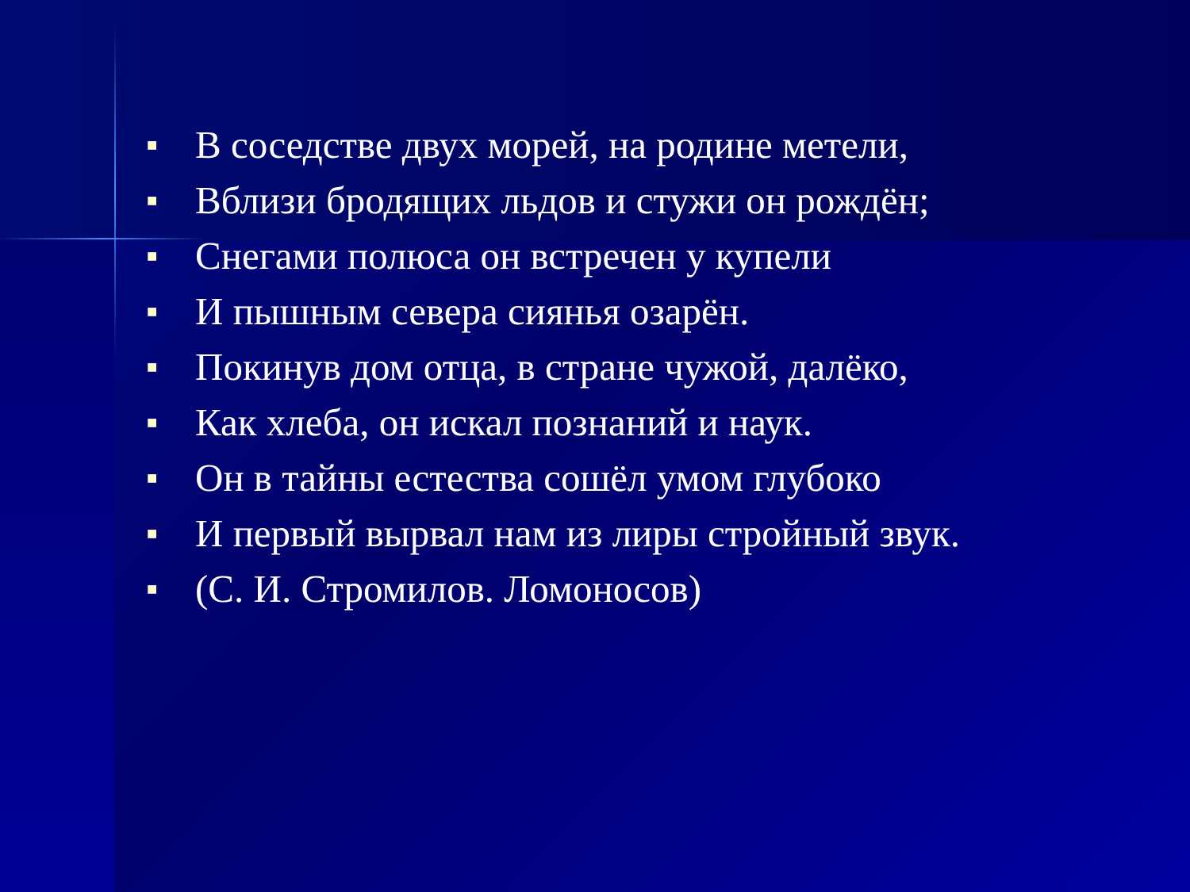■ В соседстве двух морей, на родине метели,
■ Вблизи бродящих льдов и стужи он рождён;
■ Снегами полюса он встречен у купели
■ И пышным севера сиянья озарён.
■ Покинув дом отца, в стране чужой, далёко,
■ Как хлеба, он искал познаний и наук.
■ Он в тайны естества сошёл умом глубоко
■ И первый вырвал нам из лиры стройный звук.
■ (С. И. Стромилов. Ломоносов)